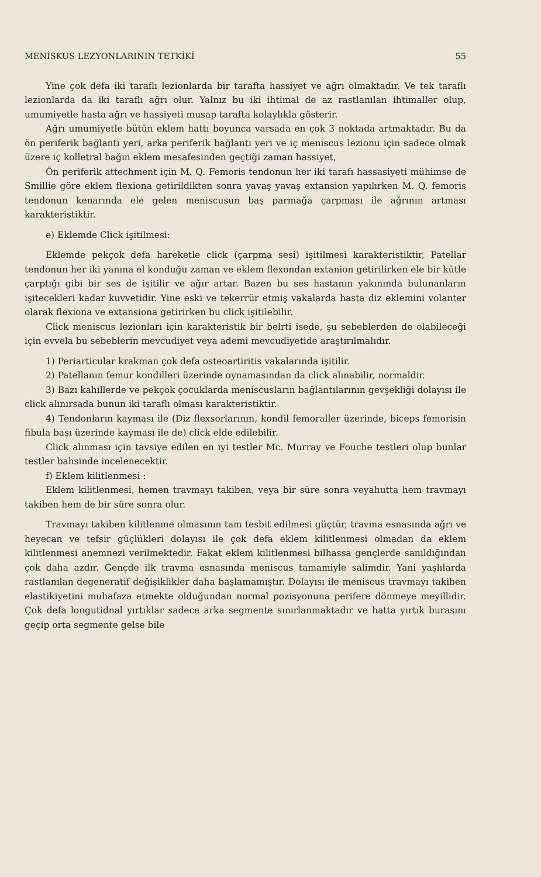MENİSKUS LEZYONLARININ TETKİKİ 55
Yine çok defa iki taraflı lezionlarda bir tarafta hassiyet ve ağrı olmaktadır. Ve tek taraflı lezionlarda da iki taraflı ağrı olur. Yalnız bu iki ihtimal de az rastlanılan ihtimaller olup, umumiyetle hasta ağrı ve hassiyeti musap tarafta kolaylıkla gösterir.
Ağrı umumiyetle bütün eklem hattı boyunca varsada en çok 3 noktada artmaktadır. Bu da ön periferik bağlantı yeri, arka periferik bağlantı yeri ve iç meniscus lezionu için sadece olmak üzere iç kolletral bağın eklem mesafesinden geçtiği zaman hassiyet,
Ön periferik attechment için M. Q. Femoris tendonun her iki tarafı hassasiyeti mühimse de Smillie göre eklem flexiona getirildikten sonra yavaş yavaş extansion yapılırken M. Q. femoris tendonun kenarında ele gelen meniscusun baş parmağa çarpması ile ağrının artması karakteristiktir.
e) Eklemde Click işitilmesi:
Eklemde pekçok defa hareketle click (çarpma sesi) işitilmesi karakteristiktir, Patellar tendonun her iki yanına el konduğu zaman ve eklem flexondan extanion getirilirken ele bir kütle çarptığı gibi bir ses de işitilir ve ağır artar. Bazen bu ses hastanın yakınında bulunanların işitecekleri kadar kuvvetidir. Yine eski ve tekerrür etmiş vakalarda hasta diz eklemini volanter olarak flexiona ve extansiona getirirken bu click işitilebilir.
Click meniscus lezionları için karakteristik bir belrti isede, şu sebeblerden de olabileceği için evvela bu sebeblerin mevcudiyet veya ademi mevcudiyetide araştırılmalıdır.
1) Periarticular krakman çok defa osteoartiritis vakalarında işitilir.
2) Patellanın femur kondilleri üzerinde oynamasından da click alınabilir, normaldir.
3) Bazı kahillerde ve pekçok çocuklarda meniscusların bağlantılarının gevşekliği dolayısı ile click alınırsada bunun iki taraflı olması karakteristiktir.
4) Tendonların kayması ile (Diz flexsorlarının, kondil femoraller üzerinde, biceps femorisin fibula başı üzerinde kayması ile de) click elde edilebilir.
Click alınması için tavsiye edilen en iyi testler Mc. Murray ve Fouche testleri olup bunlar testler bahsinde incelenecektir.
f) Eklem kilitlenmesi :
Eklem kilitlenmesi, hemen travmayı takiben, veya bir süre sonra veyahutta hem travmayı takiben hem de bir süre sonra olur.
Travmayı takiben kilitlenme olmasının tam tesbit edilmesi güçtür, travma esnasında ağrı ve heyecan ve tefsir güçlükleri dolayısı ile çok defa eklem kilitlenmesi olmadan da eklem kilitlenmesi anemnezi verilmektedir. Fakat eklem kilitlenmesi bilhassa gençlerde sanıldığından çok daha azdır. Gençde ilk travma esnasında meniscus tamamiyle salimdir. Yani yaşlılarda rastlanılan degeneratif değişiklikler daha başlamamıştır. Dolayısı ile meniscus travmayı takiben elastikiyetini muhafaza etmekte olduğundan normal pozisyonuna perifere dönmeye meyillidir. Çok defa longutidnal yırtıklar sadece arka segmente sınırlanmaktadır ve hatta yırtık burasını geçip orta segmente gelse bile